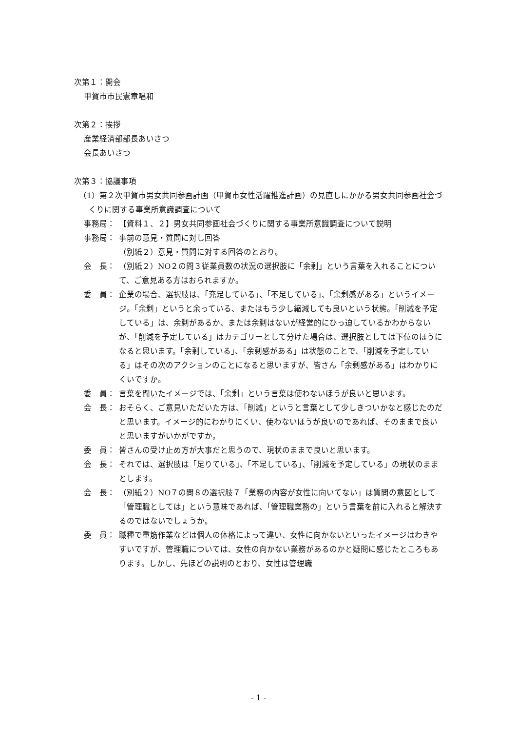次第１：開会
甲賀市市民憲章唱和
次第２：挨拶
産業経済部部長あいさつ
会長あいさつ
次第３：協議事項
（1）第２次甲賀市男女共同参画計画（甲賀市女性活躍推進計画）の見直しにかかる男女共同参画社会づくりに関する事業所意識調査について
事務局： 【資料１、２】男女共同参画社会づくりに関する事業所意識調査について説明
事務局： 事前の意見・質問に対し回答
（別紙２）意見・質問に対する回答のとおり。
会　長： （別紙２）NO２の問３従業員数の状況の選択肢に「余剰」という言葉を入れることについて、ご意見ある方はおられますか。
委　員： 企業の場合、選択肢は、「充足している」、「不足している」、「余剰感がある」というイメージ。「余剰」というと余っている、またはもう少し縮減しても良いという状態。「削減を予定している」は、余剰があるか、または余剰はないが経営的にひっ迫しているかわからないが、「削減を予定している」はカテゴリーとして分けた場合は、選択肢としては下位のほうになると思います。「余剰している」、「余剰感がある」は状態のことで、「削減を予定している」はその次のアクションのことになると思いますが、皆さん「余剰感がある」はわかりにくいですか。
委　員： 言葉を聞いたイメージでは、「余剰」という言葉は使わないほうが良いと思います。
会　長： おそらく、ご意見いただいた方は、「削減」というと言葉として少しきついかなと感じたのだと思います。イメージ的にわかりにくい、使わないほうが良いのであれば、そのままで良いと思いますがいかがですか。
委　員： 皆さんの受け止め方が大事だと思うので、現状のままで良いと思います。
会　長： それでは、選択肢は「足りている」、「不足している」、「削減を予定している」の現状のままとします。
会　長： （別紙２）NO７の問８の選択肢７「業務の内容が女性に向いてない」は質問の意図として「管理職としては」という意味であれば、「管理職業務の」という言葉を前に入れると解決するのではないでしょうか。
委　員： 職種で重筋作業などは個人の体格によって違い、女性に向かないといったイメージはわきやすいですが、管理職については、女性の向かない業務があるのかと疑問に感じたところもあります。しかし、先ほどの説明のとおり、女性は管理職
- 1 -